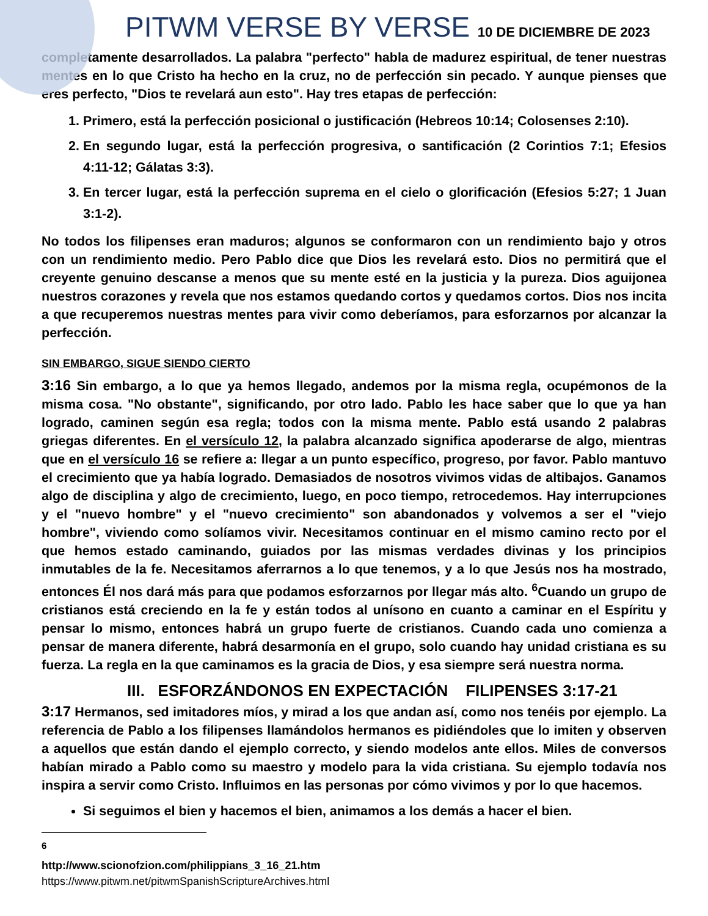PITWM VERSE BY VERSE 10 DE DICIEMBRE DE 2023
completamente desarrollados. La palabra "perfecto" habla de madurez espiritual, de tener nuestras mentes en lo que Cristo ha hecho en la cruz, no de perfección sin pecado. Y aunque pienses que eres perfecto, "Dios te revelará aun esto". Hay tres etapas de perfección:
1. Primero, está la perfección posicional o justificación (Hebreos 10:14; Colosenses 2:10).
2. En segundo lugar, está la perfección progresiva, o santificación (2 Corintios 7:1; Efesios 4:11-12; Gálatas 3:3).
3. En tercer lugar, está la perfección suprema en el cielo o glorificación (Efesios 5:27; 1 Juan 3:1-2).
No todos los filipenses eran maduros; algunos se conformaron con un rendimiento bajo y otros con un rendimiento medio. Pero Pablo dice que Dios les revelará esto. Dios no permitirá que el creyente genuino descanse a menos que su mente esté en la justicia y la pureza. Dios aguijonea nuestros corazones y revela que nos estamos quedando cortos y quedamos cortos. Dios nos incita a que recuperemos nuestras mentes para vivir como deberíamos, para esforzarnos por alcanzar la perfección.
SIN EMBARGO, SIGUE SIENDO CIERTO
3:16 Sin embargo, a lo que ya hemos llegado, andemos por la misma regla, ocupémonos de la misma cosa. "No obstante", significando, por otro lado. Pablo les hace saber que lo que ya han logrado, caminen según esa regla; todos con la misma mente. Pablo está usando 2 palabras griegas diferentes. En el versículo 12, la palabra alcanzado significa apoderarse de algo, mientras que en el versículo 16 se refiere a: llegar a un punto específico, progreso, por favor. Pablo mantuvo el crecimiento que ya había logrado. Demasiados de nosotros vivimos vidas de altibajos. Ganamos algo de disciplina y algo de crecimiento, luego, en poco tiempo, retrocedemos. Hay interrupciones y el "nuevo hombre" y el "nuevo crecimiento" son abandonados y volvemos a ser el "viejo hombre", viviendo como solíamos vivir. Necesitamos continuar en el mismo camino recto por el que hemos estado caminando, guiados por las mismas verdades divinas y los principios inmutables de la fe. Necesitamos aferrarnos a lo que tenemos, y a lo que Jesús nos ha mostrado, entonces Él nos dará más para que podamos esforzarnos por llegar más alto. <sup>6</sup>Cuando un grupo de cristianos está creciendo en la fe y están todos al unísono en cuanto a caminar en el Espíritu y pensar lo mismo, entonces habrá un grupo fuerte de cristianos. Cuando cada uno comienza a pensar de manera diferente, habrá desarmonía en el grupo, solo cuando hay unidad cristiana es su fuerza. La regla en la que caminamos es la gracia de Dios, y esa siempre será nuestra norma.
III. ESFORZÁNDONOS EN EXPECTACIÓN FILIPENSES 3:17-21
3:17 Hermanos, sed imitadores míos, y mirad a los que andan así, como nos tenéis por ejemplo. La referencia de Pablo a los filipenses llamándolos hermanos es pidiéndoles que lo imiten y observen a aquellos que están dando el ejemplo correcto, y siendo modelos ante ellos. Miles de conversos habían mirado a Pablo como su maestro y modelo para la vida cristiana. Su ejemplo todavía nos inspira a servir como Cristo. Influimos en las personas por cómo vivimos y por lo que hacemos.
Si seguimos el bien y hacemos el bien, animamos a los demás a hacer el bien.
<sup>6</sup> http://www.scionofzion.com/philippians_3_16_21.htm
https://www.pitwm.net/pitwmSpanishScriptureArchives.html